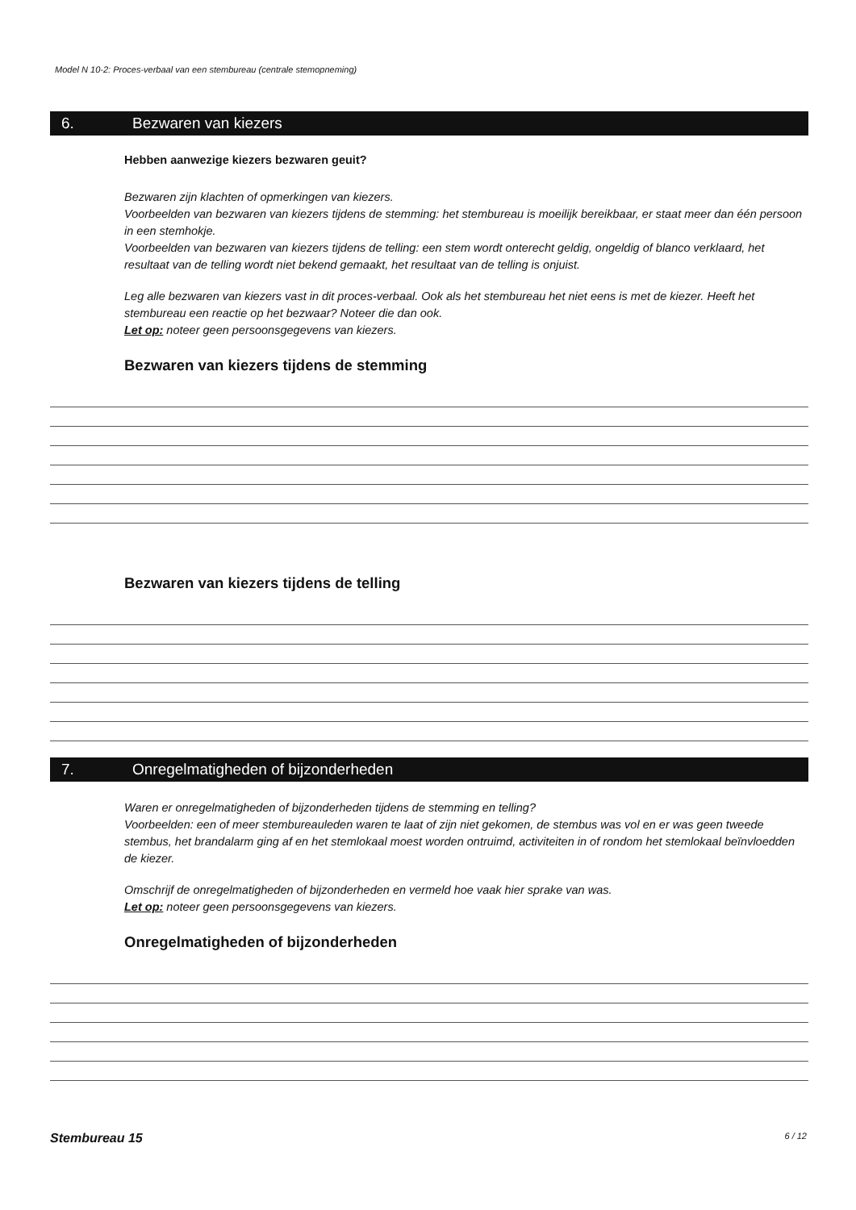Model N 10-2: Proces-verbaal van een stembureau (centrale stemopneming)
6. Bezwaren van kiezers
Hebben aanwezige kiezers bezwaren geuit?
Bezwaren zijn klachten of opmerkingen van kiezers.
Voorbeelden van bezwaren van kiezers tijdens de stemming: het stembureau is moeilijk bereikbaar, er staat meer dan één persoon in een stemhokje.
Voorbeelden van bezwaren van kiezers tijdens de telling: een stem wordt onterecht geldig, ongeldig of blanco verklaard, het resultaat van de telling wordt niet bekend gemaakt, het resultaat van de telling is onjuist.
Leg alle bezwaren van kiezers vast in dit proces-verbaal. Ook als het stembureau het niet eens is met de kiezer. Heeft het stembureau een reactie op het bezwaar? Noteer die dan ook.
Let op: noteer geen persoonsgegevens van kiezers.
Bezwaren van kiezers tijdens de stemming
Bezwaren van kiezers tijdens de telling
7. Onregelmatigheden of bijzonderheden
Waren er onregelmatigheden of bijzonderheden tijdens de stemming en telling?
Voorbeelden: een of meer stembureauleden waren te laat of zijn niet gekomen, de stembus was vol en er was geen tweede stembus, het brandalarm ging af en het stemlokaal moest worden ontruimd, activiteiten in of rondom het stemlokaal beïnvloedden de kiezer.
Omschrijf de onregelmatigheden of bijzonderheden en vermeld hoe vaak hier sprake van was.
Let op: noteer geen persoonsgegevens van kiezers.
Onregelmatigheden of bijzonderheden
Stembureau 15 6 / 12